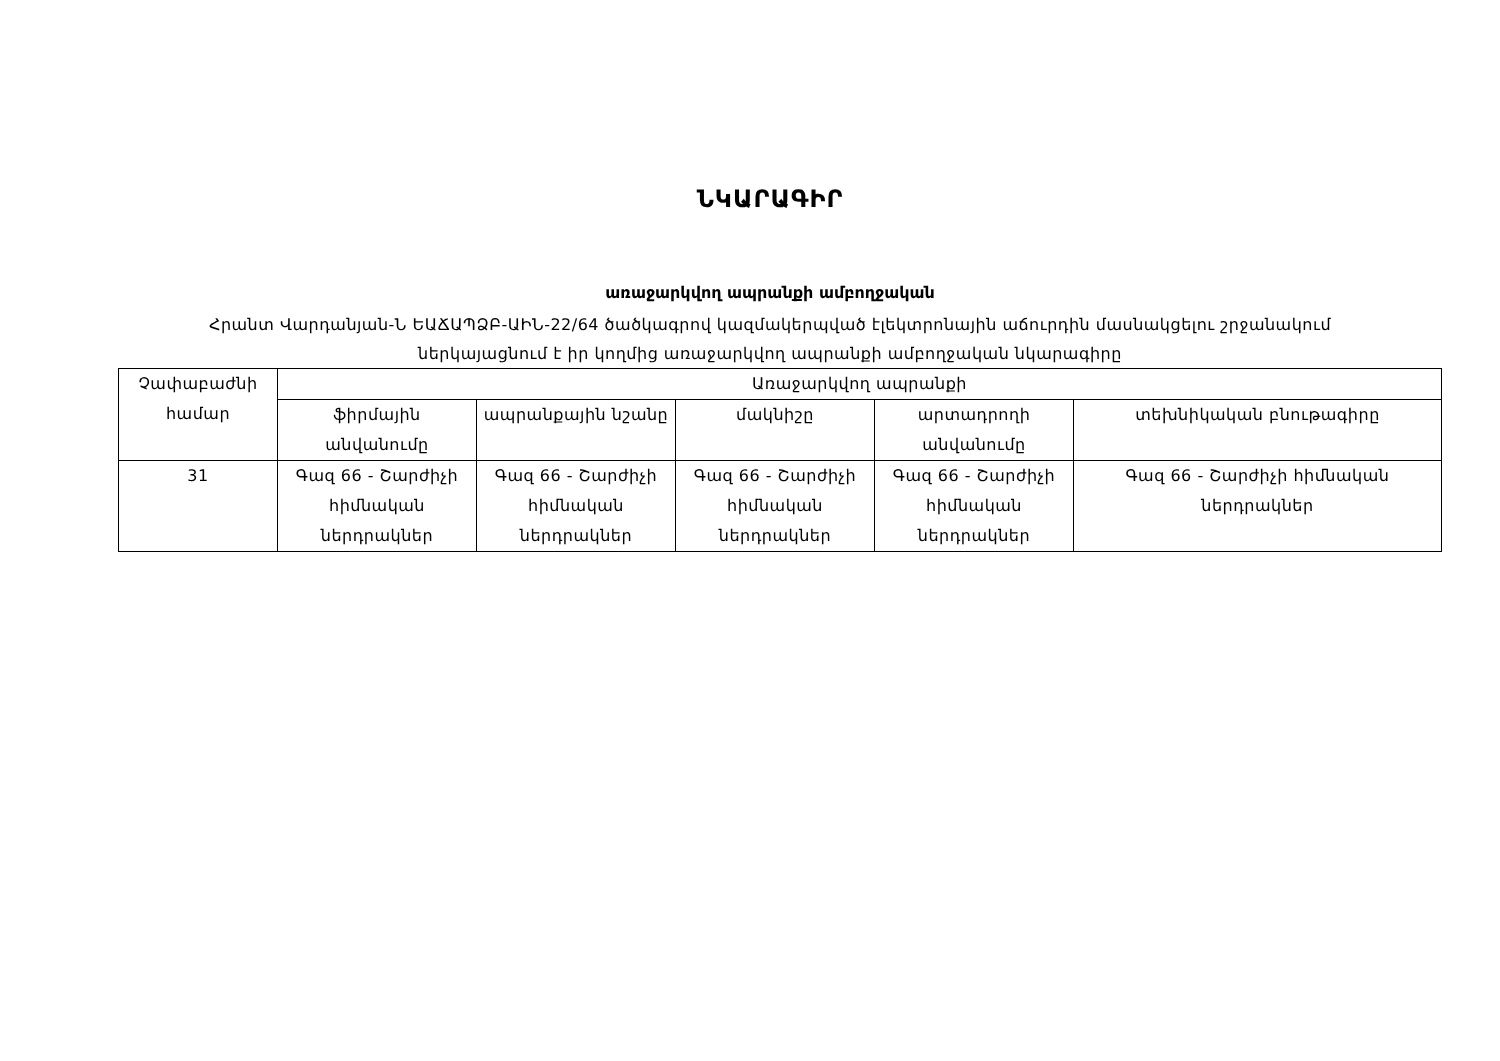ՆԿԱՐԱԳԻՐ
առաջարկվող ապրանքի ամբողջական
Հրանտ Վարդանյան-Ն ԵԱՃԱՊՁԲ-ԱԻՆ-22/64 ծածկագրով կազմակերպված էլեկտրոնային աճուրդին մասնակցելու շրջանակում
ներկայացնում է իր կողմից առաջարկվող ապրանքի ամբողջական նկարագիրը
| Չափաբաժնի համար | Առաջարկվող ապրանքի | | | | |
| --- | --- | --- | --- | --- | --- |
| | ֆիրմային անվանումը | ապրանքային նշանը | մակնիշը | արտադրողի անվանումը | տեխնիկական բնութագիրը |
| 31 | Գազ 66 - Շարժիչի հիմնական ներդրակներ | Գազ 66 - Շարժիչի հիմնական ներդրակներ | Գազ 66 - Շարժիչի հիմնական ներդրակներ | Գազ 66 - Շարժիչի հիմնական ներդրակներ | Գազ 66 - Շարժիչի հիմնական ներդրակներ |